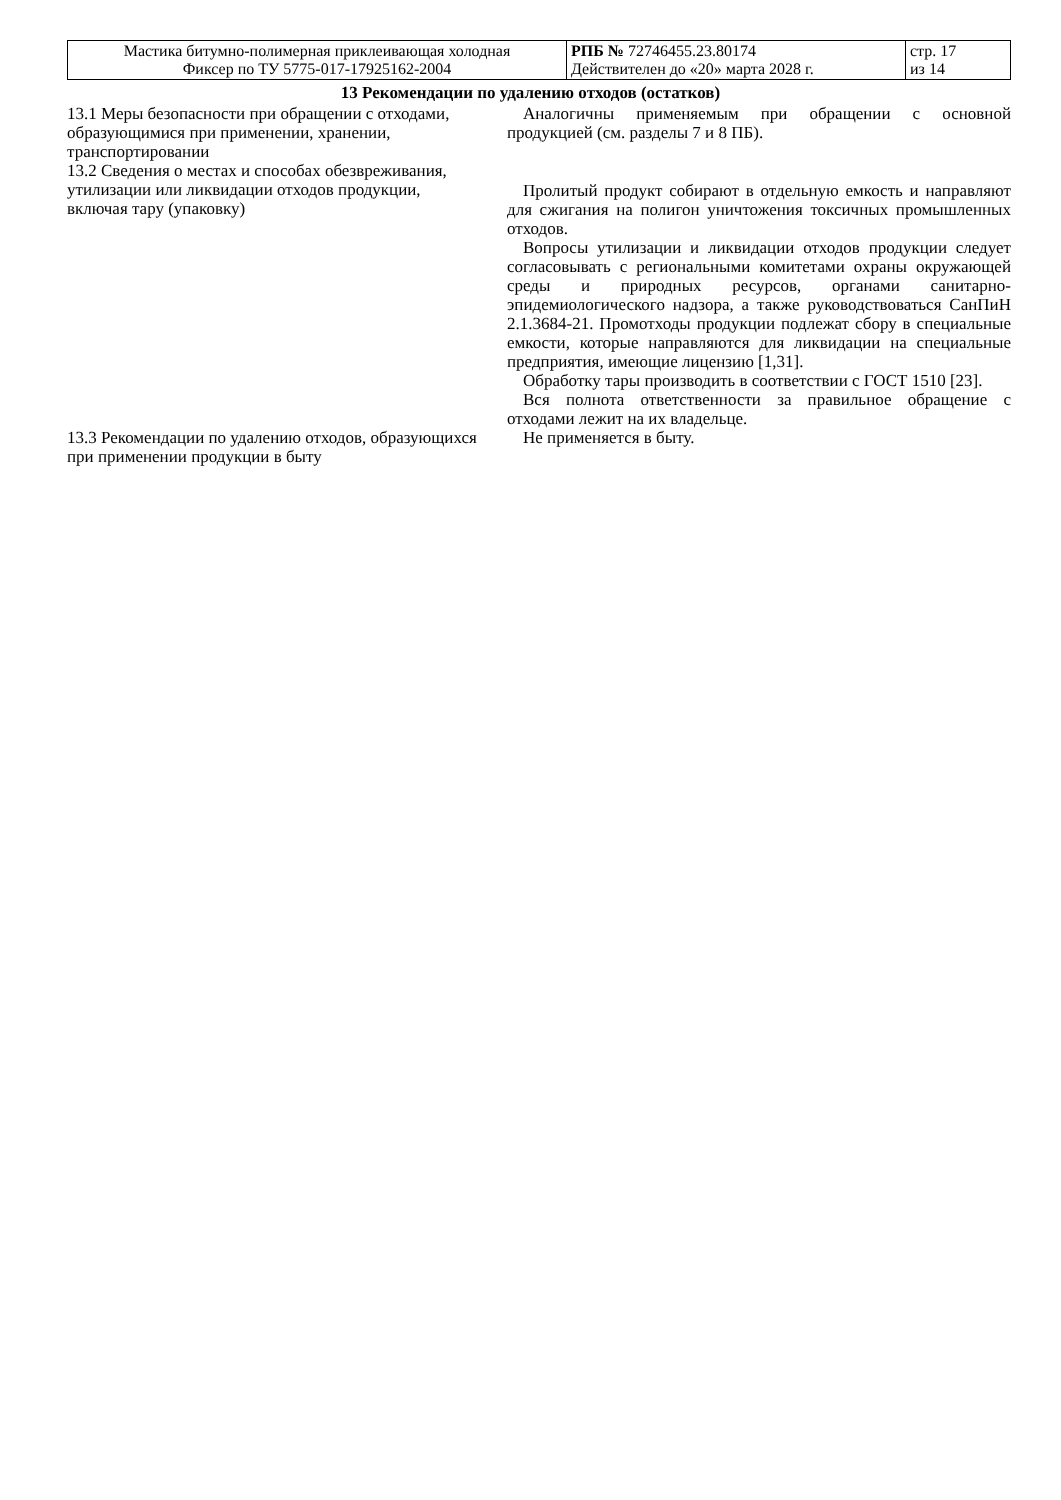| Мастика битумно-полимерная приклеивающая холодная Фиксер по ТУ 5775-017-17925162-2004 | РПБ № 72746455.23.80174 Действителен до «20» марта 2028 г. | стр. 17 из 14 |
13 Рекомендации по удалению отходов (остатков)
| 13.1 Меры безопасности при обращении с отходами, образующимися при применении, хранении, транспортировании | Аналогичны применяемым при обращении с основной продукцией (см. разделы 7 и 8 ПБ). |
| 13.2 Сведения о местах и способах обезвреживания, утилизации или ликвидации отходов продукции, включая тару (упаковку) | Пролитый продукт собирают в отдельную емкость и направляют для сжигания на полигон уничтожения токсичных промышленных отходов. Вопросы утилизации и ликвидации отходов продукции следует согласовывать с региональными комитетами охраны окружающей среды и природных ресурсов, органами санитарно-эпидемиологического надзора, а также руководствоваться СанПиН 2.1.3684-21. Промотходы продукции подлежат сбору в специальные емкости, которые направляются для ликвидации на специальные предприятия, имеющие лицензию [1,31]. Обработку тары производить в соответствии с ГОСТ 1510 [23]. Вся полнота ответственности за правильное обращение с отходами лежит на их владельце. |
| 13.3 Рекомендации по удалению отходов, образующихся при применении продукции в быту | Не применяется в быту. |